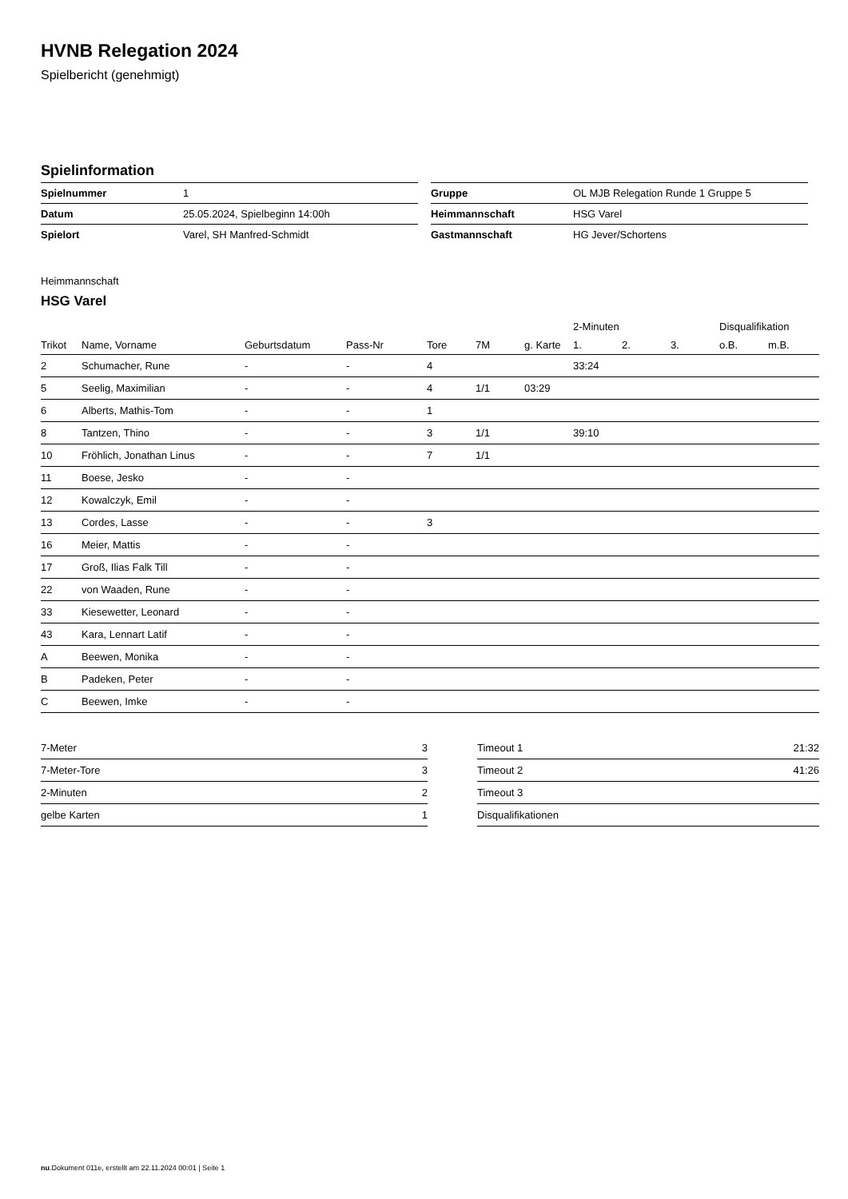HVNB Relegation 2024
Spielbericht (genehmigt)
Spielinformation
| Spielnummer | 1 |
| Datum | 25.05.2024, Spielbeginn 14:00h |
| Spielort | Varel, SH Manfred-Schmidt |
| Gruppe | OL MJB Relegation Runde 1 Gruppe 5 |
| Heimmannschaft | HSG Varel |
| Gastmannschaft | HG Jever/Schortens |
Heimmannschaft
HSG Varel
| | | | | | | | 2-Minuten | | | Disqualifikation | |
| --- | --- | --- | --- | --- | --- | --- | --- | --- | --- | --- | --- |
| Trikot | Name, Vorname | Geburtsdatum | Pass-Nr | Tore | 7M | g. Karte | 1. | 2. | 3. | o.B. | m.B. |
| 2 | Schumacher, Rune | - | - | 4 | | | 33:24 | | | | |
| 5 | Seelig, Maximilian | - | - | 4 | 1/1 | 03:29 | | | | | |
| 6 | Alberts, Mathis-Tom | - | - | 1 | | | | | | | |
| 8 | Tantzen, Thino | - | - | 3 | 1/1 | | 39:10 | | | | |
| 10 | Fröhlich, Jonathan Linus | - | - | 7 | 1/1 | | | | | | |
| 11 | Boese, Jesko | - | - | | | | | | | | |
| 12 | Kowalczyk, Emil | - | - | | | | | | | | |
| 13 | Cordes, Lasse | - | - | 3 | | | | | | | |
| 16 | Meier, Mattis | - | - | | | | | | | | |
| 17 | Groß, Ilias Falk Till | - | - | | | | | | | | |
| 22 | von Waaden, Rune | - | - | | | | | | | | |
| 33 | Kiesewetter, Leonard | - | - | | | | | | | | |
| 43 | Kara, Lennart Latif | - | - | | | | | | | | |
| A | Beewen, Monika | - | - | | | | | | | | |
| B | Padeken, Peter | - | - | | | | | | | | |
| C | Beewen, Imke | - | - | | | | | | | | |
| 7-Meter | 3 |
| 7-Meter-Tore | 3 |
| 2-Minuten | 2 |
| gelbe Karten | 1 |
| Timeout 1 | 21:32 |
| Timeout 2 | 41:26 |
| Timeout 3 | |
| Disqualifikationen | |
nu.Dokument 011e, erstellt am 22.11.2024 00:01 | Seite 1